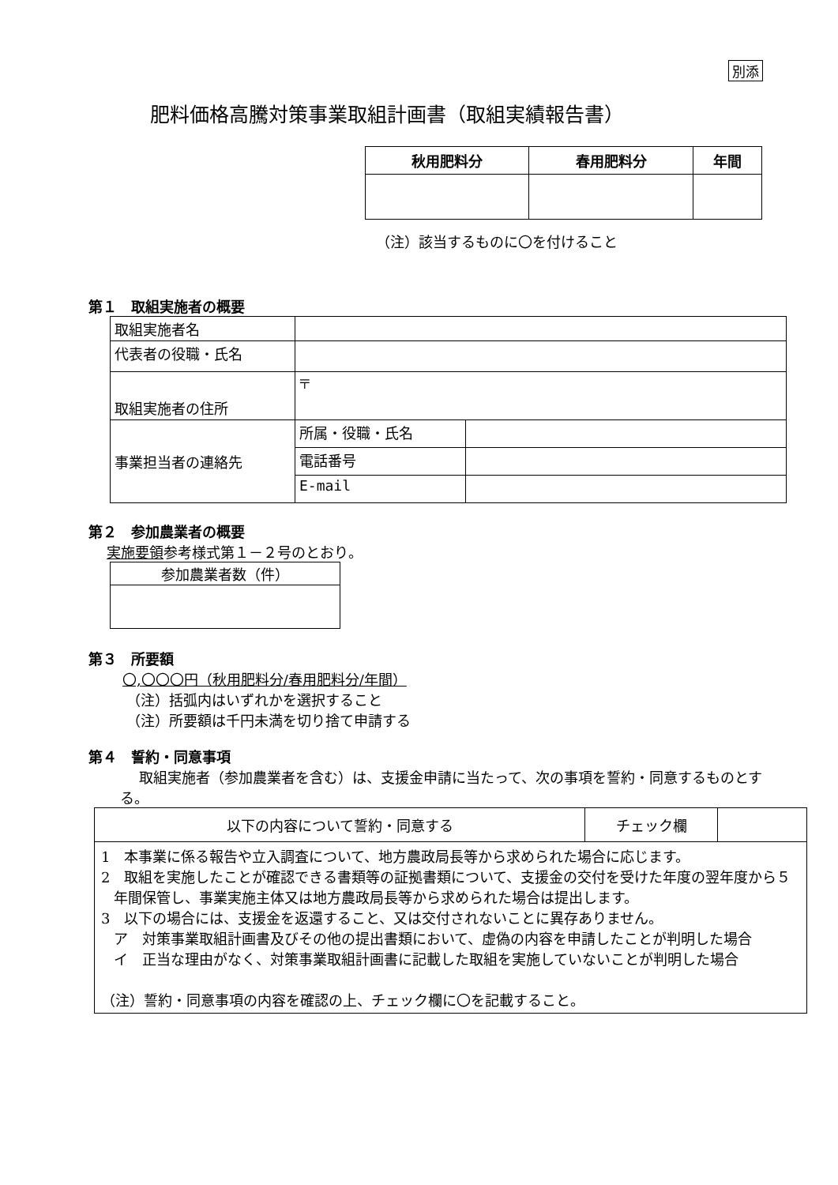別添
肥料価格高騰対策事業取組計画書（取組実績報告書）
| 秋用肥料分 | 春用肥料分 | 年間 |
| --- | --- | --- |
（注）該当するものに〇を付けること
第１　取組実施者の概要
| 取組実施者名 | | |
| 代表者の役職・氏名 | | |
| 取組実施者の住所 | 〒 | |
| 事業担当者の連絡先 | 所属・役職・氏名 | |
| | 電話番号 | |
| | E-mail | |
第２　参加農業者の概要
実施要領参考様式第１－２号のとおり。
| 参加農業者数（件） |
第３　所要額
〇,〇〇〇円（秋用肥料分/春用肥料分/年間）
（注）括弧内はいずれかを選択すること
（注）所要額は千円未満を切り捨て申請する
第４　誓約・同意事項
取組実施者（参加農業者を含む）は、支援金申請に当たって、次の事項を誓約・同意するものとする。
| 以下の内容について誓約・同意する | チェック欄 | |
| 1 本事業に係る報告や立入調査について、地方農政局長等から求められた場合に応じます。 2 取組を実施したことが確認できる書類等の証拠書類について、支援金の交付を受けた年度の翌年度から５年間保管し、事業実施主体又は地方農政局長等から求められた場合は提出します。 3 以下の場合には、支援金を返還すること、又は交付されないことに異存ありません。 ア 対策事業取組計画書及びその他の提出書類において、虚偽の内容を申請したことが判明した場合 イ 正当な理由がなく、対策事業取組計画書に記載した取組を実施していないことが判明した場合 （注）誓約・同意事項の内容を確認の上、チェック欄に〇を記載すること。 | | |